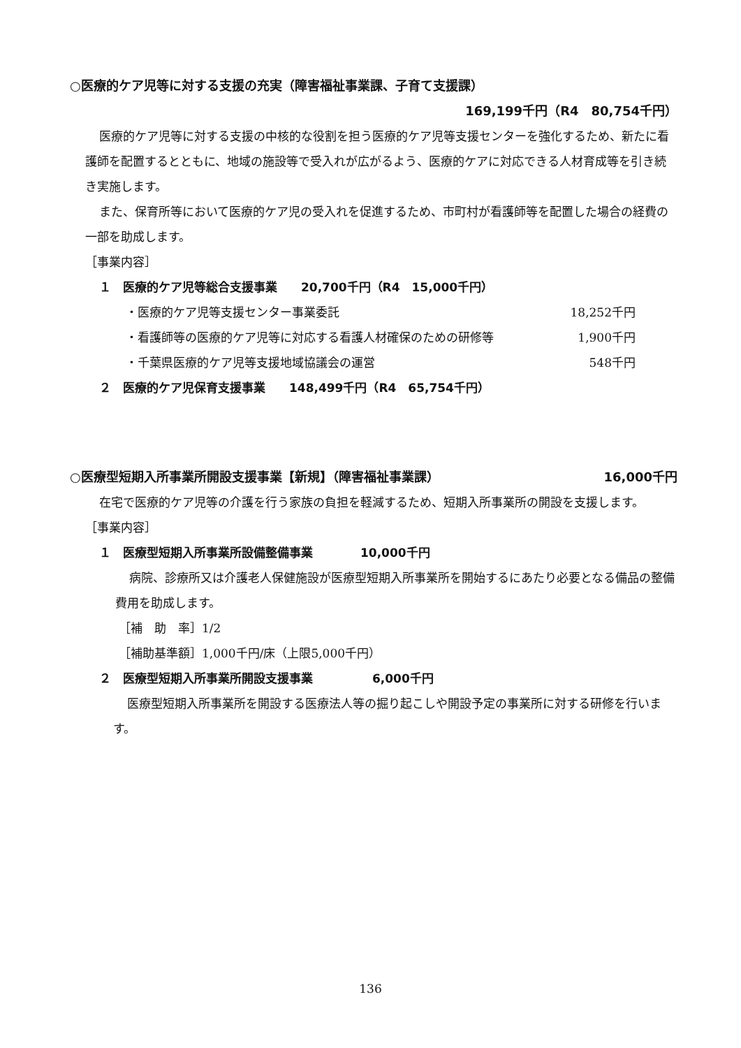○医療的ケア児等に対する支援の充実（障害福祉事業課、子育て支援課）
169,199千円（R4　80,754千円）
医療的ケア児等に対する支援の中核的な役割を担う医療的ケア児等支援センターを強化するため、新たに看護師を配置するとともに、地域の施設等で受入れが広がるよう、医療的ケアに対応できる人材育成等を引き続き実施します。
また、保育所等において医療的ケア児の受入れを促進するため、市町村が看護師等を配置した場合の経費の一部を助成します。
［事業内容］
１　医療的ケア児等総合支援事業　　20,700千円（R4　15,000千円）
・医療的ケア児等支援センター事業委託 18,252千円
・看護師等の医療的ケア児等に対応する看護人材確保のための研修等 1,900千円
・千葉県医療的ケア児等支援地域協議会の運営 548千円
２　医療的ケア児保育支援事業　　148,499千円（R4　65,754千円）
○医療型短期入所事業所開設支援事業【新規】（障害福祉事業課） 16,000千円
在宅で医療的ケア児等の介護を行う家族の負担を軽減するため、短期入所事業所の開設を支援します。
［事業内容］
１　医療型短期入所事業所設備整備事業　　　　10,000千円
病院、診療所又は介護老人保健施設が医療型短期入所事業所を開始するにあたり必要となる備品の整備費用を助成します。
［補　助　率］1/2
［補助基準額］1,000千円/床（上限5,000千円）
２　医療型短期入所事業所開設支援事業　　　　　6,000千円
医療型短期入所事業所を開設する医療法人等の掘り起こしや開設予定の事業所に対する研修を行います。
136